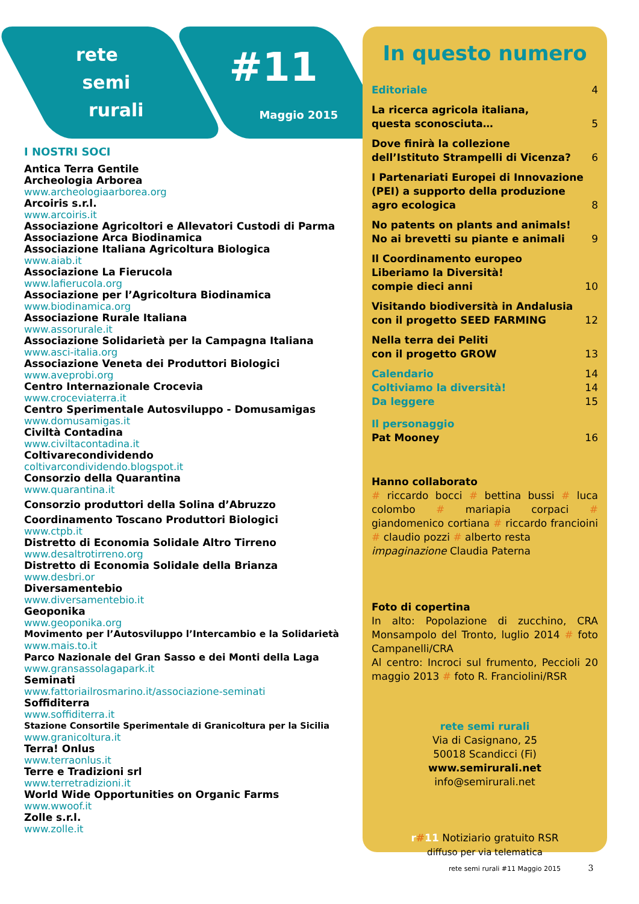rete
semi
rurali
#11
Maggio 2015
I NOSTRI SOCI
Antica Terra Gentile
Archeologia Arborea
www.archeologiaarborea.org
Arcoiris s.r.l.
www.arcoiris.it
Associazione Agricoltori e Allevatori Custodi di Parma
Associazione Arca Biodinamica
Associazione Italiana Agricoltura Biologica
www.aiab.it
Associazione La Fierucola
www.lafierucola.org
Associazione per l’Agricoltura Biodinamica
www.biodinamica.org
Associazione Rurale Italiana
www.assorurale.it
Associazione Solidarietà per la Campagna Italiana
www.asci-italia.org
Associazione Veneta dei Produttori Biologici
www.aveprobi.org
Centro Internazionale Crocevia
www.croceviaterra.it
Centro Sperimentale Autosviluppo - Domusamigas
www.domusamigas.it
Civiltà Contadina
www.civiltacontadina.it
Coltivarecondividendo
coltivarcondividendo.blogspot.it
Consorzio della Quarantina
www.quarantina.it
Consorzio produttori della Solina d’Abruzzo
Coordinamento Toscano Produttori Biologici
www.ctpb.it
Distretto di Economia Solidale Altro Tirreno
www.desaltrotirreno.org
Distretto di Economia Solidale della Brianza
www.desbri.or
Diversamentebio
www.diversamentebio.it
Geoponika
www.geoponika.org
Movimento per l’Autosviluppo l’Intercambio e la Solidarietà
www.mais.to.it
Parco Nazionale del Gran Sasso e dei Monti della Laga
www.gransassolagapark.it
Seminati
www.fattoriailrosmarino.it/associazione-seminati
Soffiditerra
www.soffiditerra.it
Stazione Consortile Sperimentale di Granicoltura per la Sicilia
www.granicoltura.it
Terra! Onlus
www.terraonlus.it
Terre e Tradizioni srl
www.terretradizioni.it
World Wide Opportunities on Organic Farms
www.wwoof.it
Zolle s.r.l.
www.zolle.it
In questo numero
Editoriale 4
La ricerca agricola italiana,
questa sconosciuta… 5
Dove finirà la collezione
dell’Istituto Strampelli di Vicenza? 6
I Partenariati Europei di Innovazione (PEI) a supporto della produzione
agro ecologica 8
No patents on plants and animals!
No ai brevetti su piante e animali 9
Il Coordinamento europeo
Liberiamo la Diversità!
compie dieci anni 10
Visitando biodiversità in Andalusia
con il progetto SEED FARMING 12
Nella terra dei Peliti
con il progetto GROW 13
Calendario 14
Coltiviamo la diversità! 14
Da leggere 15
Il personaggio
Pat Mooney 16
Hanno collaborato
# riccardo bocci # bettina bussi # luca colombo # mariapia corpaci # giandomenico cortiana # riccardo francioini # claudio pozzi # alberto resta
impaginazione Claudia Paterna
Foto di copertina
In alto: Popolazione di zucchino, CRA Monsampolo del Tronto, luglio 2014 # foto Campanelli/CRA
Al centro: Incroci sul frumento, Peccioli 20 maggio 2013 # foto R. Franciolini/RSR
rete semi rurali
Via di Casignano, 25
50018 Scandicci (Fi)
www.semirurali.net
info@semirurali.net
r#11 Notiziario gratuito RSR
diffuso per via telematica
rete semi rurali #11 Maggio 2015 3